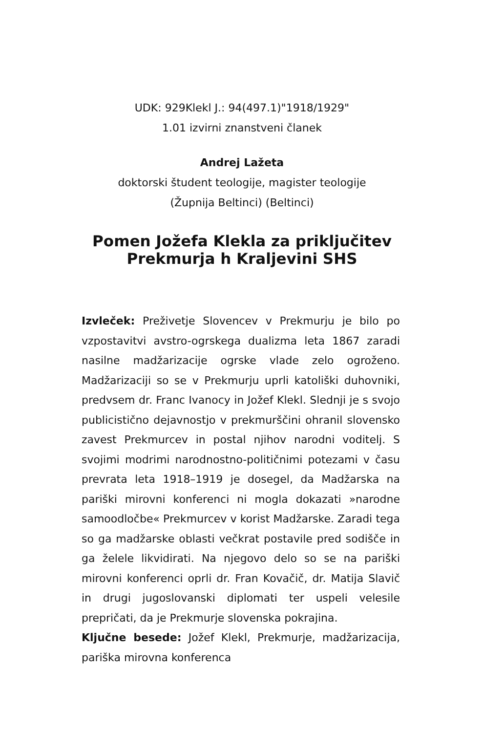UDK: 929Klekl J.: 94(497.1)"1918/1929"
1.01 izvirni znanstveni članek
Andrej Lažeta
doktorski študent teologije, magister teologije
(Župnija Beltinci) (Beltinci)
Pomen Jožefa Klekla za priključitev
Prekmurja h Kraljevini SHS
Izvleček: Preživetje Slovencev v Prekmurju je bilo po vzpostavitvi avstro-ogrskega dualizma leta 1867 zaradi nasilne madžarizacije ogrske vlade zelo ogroženo. Madžarizaciji so se v Prekmurju uprli katoliški duhovniki, predvsem dr. Franc Ivanocy in Jožef Klekl. Slednji je s svojo publicistično dejavnostjo v prekmurščini ohranil slovensko zavest Prekmurcev in postal njihov narodni voditelj. S svojimi modrimi narodnostno-političnimi potezami v času prevrata leta 1918–1919 je dosegel, da Madžarska na pariški mirovni konferenci ni mogla dokazati »narodne samoodločbe« Prekmurcev v korist Madžarske. Zaradi tega so ga madžarske oblasti večkrat postavile pred sodišče in ga želele likvidirati. Na njegovo delo so se na pariški mirovni konferenci oprli dr. Fran Kovačič, dr. Matija Slavič in drugi jugoslovanski diplomati ter uspeli velesile prepričati, da je Prekmurje slovenska pokrajina.
Ključne besede: Jožef Klekl, Prekmurje, madžarizacija, pariška mirovna konferenca